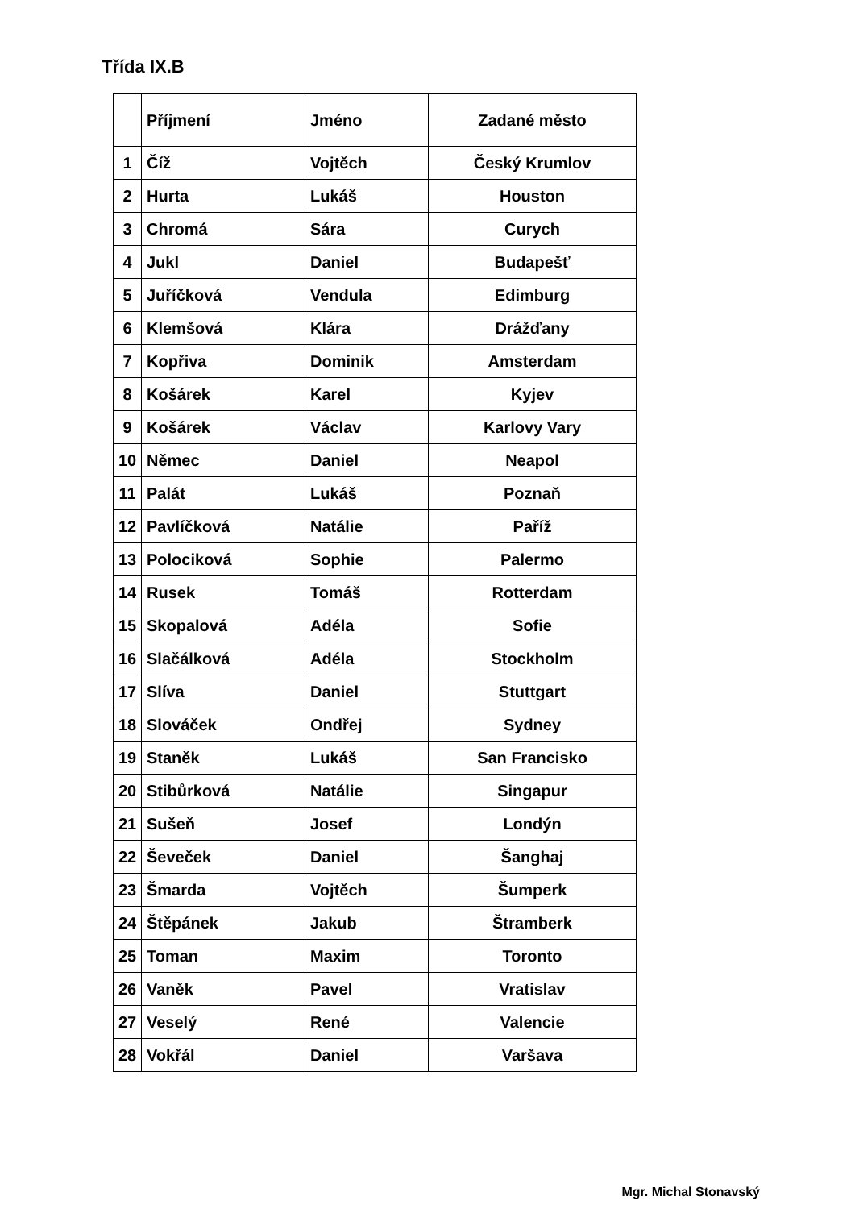Třída IX.B
| | Příjmení | Jméno | Zadané město |
| --- | --- | --- | --- |
| 1 | Číž | Vojtěch | Český Krumlov |
| 2 | Hurta | Lukáš | Houston |
| 3 | Chromá | Sára | Curych |
| 4 | Jukl | Daniel | Budapešť |
| 5 | Juříčková | Vendula | Edimburg |
| 6 | Klemšová | Klára | Drážďany |
| 7 | Kopřiva | Dominik | Amsterdam |
| 8 | Košárek | Karel | Kyjev |
| 9 | Košárek | Václav | Karlovy Vary |
| 10 | Němec | Daniel | Neapol |
| 11 | Palát | Lukáš | Poznaň |
| 12 | Pavlíčková | Natálie | Paříž |
| 13 | Polociková | Sophie | Palermo |
| 14 | Rusek | Tomáš | Rotterdam |
| 15 | Skopalová | Adéla | Sofie |
| 16 | Slačálková | Adéla | Stockholm |
| 17 | Slíva | Daniel | Stuttgart |
| 18 | Slováček | Ondřej | Sydney |
| 19 | Staněk | Lukáš | San Francisko |
| 20 | Stibůrková | Natálie | Singapur |
| 21 | Sušeň | Josef | Londýn |
| 22 | Ševeček | Daniel | Šanghaj |
| 23 | Šmarda | Vojtěch | Šumperk |
| 24 | Štěpánek | Jakub | Štramberk |
| 25 | Toman | Maxim | Toronto |
| 26 | Vaněk | Pavel | Vratislav |
| 27 | Veselý | René | Valencie |
| 28 | Vokřál | Daniel | Varšava |
Mgr. Michal Stonavský